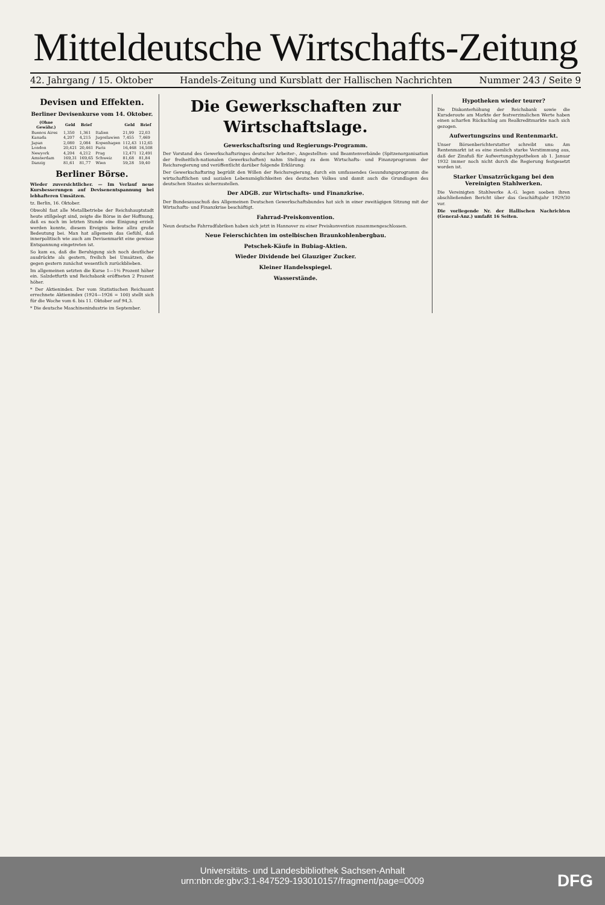Mitteldeutsche Wirtschafts-Zeitung
42. Jahrgang / 15. Oktober Handels-Zeitung und Kursblatt der Hallischen Nachrichten Nummer 243 / Seite 9
Devisen und Effekten.
Berliner Devisenkurse vom 14. Oktober.
| (Ohne Gewähr.) | Geld | Brief | | Geld | Brief |
| --- | --- | --- | --- | --- | --- |
| Buenos Aires | 1,350 | 1,361 | Italien | 21,99 | 22,03 |
| Kanada | 4,207 | 4,215 | Jugoslawien | 7,455 | 7,469 |
| Japan | 2,080 | 2,084 | Kopenhagen | 112,43 | 112,65 |
| London | 20,421 | 20,461 | Paris | 16,468 | 16,508 |
| Newyork | 4,204 | 4,212 | Prag | 12,471 | 12,491 |
| Amsterdam | 169,31 | 169,65 | Schweiz | 81,68 | 81,84 |
| Danzig | 81,61 | 81,77 | Wien | 59,28 | 59,40 |
Berliner Börse.
Wieder zuversichtlicher. — Im Verlauf neue Kursbesserungen auf Devisenentspannung bei lebhafteren Umsätzen.
tz. Berlin, 16. Oktober.
Obwohl fast alle Metallbetriebe der Reichshauptstadt heute stillgelegt sind, zeigte die Börse in der Hoffnung, daß es noch im letzten Stunde eine Einigung erzielt werden konnte, diesem Ereignis keine allzu große Bedeutung bei. Man hat allgemein das Gefühl, daß innerpolitisch wie auch am Devisenmarkt eine gewisse Entspannung eingetreten ist.
So kam es, daß die Beruhigung sich noch deutlicher ausdrückte als gestern, freilich bei Umsätzen, die gegen gestern zunächst wesentlich zurückblieben.
Im allgemeinen setzten die Kurse 1—1½ Prozent höher ein. Salzdetfurth und Reichsbank eröffneten 2 Prozent höher.
* Der Aktienindex. Der vom Statistischen Reichsamt errechnete Aktienindex (1924—1926 = 100) stellt sich für die Woche vom 6. bis 11. Oktober auf 94,3.
* Die deutsche Maschinenindustrie im September.
Die Gewerkschaften zur Wirtschaftslage.
Gewerkschaftsring und Regierungs-Programm.
Der Vorstand des Gewerkschaftsringes deutscher Arbeiter-, Angestellten- und Beamtenverbände (Spitzenorganisation der freiheitlich-nationalen Gewerkschaften) nahm Stellung zu dem Wirtschafts- und Finanzprogramm der Reichsregierung und veröffentlicht darüber folgende Erklärung:
Der Gewerkschaftsring begrüßt den Willen der Reichsregierung, durch ein umfassendes Gesundungsprogramm die wirtschaftlichen und sozialen Lebensmöglichkeiten des deutschen Volkes und damit auch die Grundlagen des deutschen Staates sicherzustellen.
Der ADGB. zur Wirtschafts- und Finanzkrise.
Der Bundesausschuß des Allgemeinen Deutschen Gewerkschaftsbundes hat sich in einer zweitägigen Sitzung mit der Wirtschafts- und Finanzkrise beschäftigt.
Fahrrad-Preiskonvention.
Neun deutsche Fahrradfabriken haben sich jetzt in Hannover zu einer Preiskonvention zusammengeschlossen.
Neue Feierschichten im ostelbischen Braunkohlenbergbau.
Petschek-Käufe in Bubiag-Aktien.
Wieder Dividende bei Glauziger Zucker.
Kleiner Handelsspiegel.
Wasserstände.
Hypotheken wieder teurer?
Die Diskonterhöhung der Reichsbank sowie die Kursderoute am Markte der festverzinslichen Werte haben einen scharfen Rückschlag am Realkreditmarkte nach sich gezogen.
Aufwertungszins und Rentenmarkt.
Unser Börsenberichterstatter schreibt uns: Am Rentenmarkt ist es eine ziemlich starke Verstimmung aus, daß der Zinsfuß für Aufwertungshypotheken ab 1. Januar 1932 immer noch nicht durch die Regierung festgesetzt worden ist.
Starker Umsatzrückgang bei den Vereinigten Stahlwerken.
Die Vereinigten Stahlwerke A.-G. legen soeben ihren abschließenden Bericht über das Geschäftsjahr 1929/30 vor.
Die vorliegende Nr. der Hallischen Nachrichten (General-Anz.) umfaßt 16 Seiten.
Universitäts- und Landesbibliothek Sachsen-Anhalt
urn:nbn:de:gbv:3:1-847529-193010157/fragment/page=0009
DFG